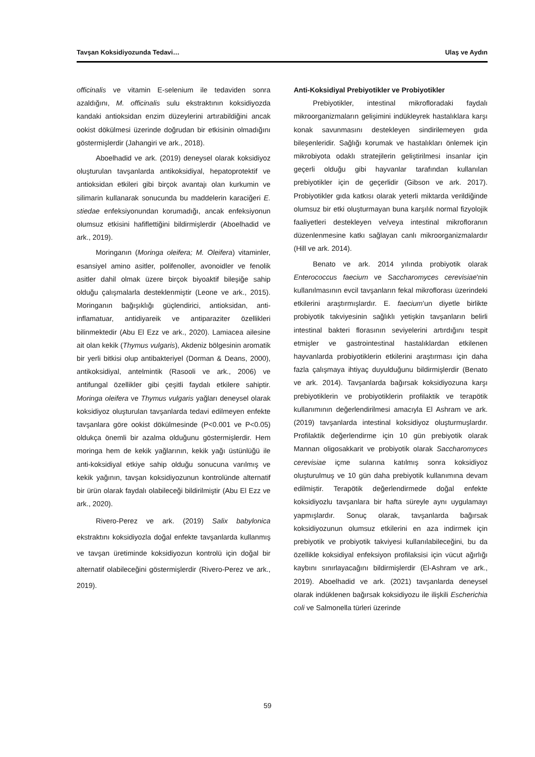Tavşan Koksidiyozunda Tedavi… Ulaş ve Aydın
officinalis ve vitamin E-selenium ile tedaviden sonra azaldığını, M. officinalis sulu ekstraktının koksidiyozda kandaki antioksidan enzim düzeylerini artırabildiğini ancak ookist dökülmesi üzerinde doğrudan bir etkisinin olmadığını göstermişlerdir (Jahangiri ve ark., 2018).
Aboelhadid ve ark. (2019) deneysel olarak koksidiyoz oluşturulan tavşanlarda antikoksidiyal, hepatoprotektif ve antioksidan etkileri gibi birçok avantajı olan kurkumin ve silimarin kullanarak sonucunda bu maddelerin karaciğeri E. stiedae enfeksiyonundan korumadığı, ancak enfeksiyonun olumsuz etkisini hafiflettiğini bildirmişlerdir (Aboelhadid ve ark., 2019).
Moringanın (Moringa oleifera; M. Oleifera) vitaminler, esansiyel amino asitler, polifenoller, avonoidler ve fenolik asitler dahil olmak üzere birçok biyoaktif bileşiğe sahip olduğu çalışmalarla desteklenmiştir (Leone ve ark., 2015). Moringanın bağışıklığı güçlendirici, antioksidan, anti-inflamatuar, antidiyareik ve antiparaziter özellikleri bilinmektedir (Abu El Ezz ve ark., 2020). Lamiacea ailesine ait olan kekik (Thymus vulgaris), Akdeniz bölgesinin aromatik bir yerli bitkisi olup antibakteriyel (Dorman & Deans, 2000), antikoksidiyal, antelmintik (Rasooli ve ark., 2006) ve antifungal özellikler gibi çeşitli faydalı etkilere sahiptir. Moringa oleifera ve Thymus vulgaris yağları deneysel olarak koksidiyoz oluşturulan tavşanlarda tedavi edilmeyen enfekte tavşanlara göre ookist dökülmesinde (P<0.001 ve P<0.05) oldukça önemli bir azalma olduğunu göstermişlerdir. Hem moringa hem de kekik yağlarının, kekik yağı üstünlüğü ile anti-koksidiyal etkiye sahip olduğu sonucuna varılmış ve kekik yağının, tavşan koksidiyozunun kontrolünde alternatif bir ürün olarak faydalı olabileceği bildirilmiştir (Abu El Ezz ve ark., 2020).
Rivero-Perez ve ark. (2019) Salix babylonica ekstraktını koksidiyozla doğal enfekte tavşanlarda kullanmış ve tavşan üretiminde koksidiyozun kontrolü için doğal bir alternatif olabileceğini göstermişlerdir (Rivero-Perez ve ark., 2019).
Anti-Koksidiyal Prebiyotikler ve Probiyotikler
Prebiyotikler, intestinal mikrofloradaki faydalı mikroorganizmaların gelişimini indükleyrek hastalıklara karşı konak savunmasını destekleyen sindirilemeyen gıda bileşenleridir. Sağlığı korumak ve hastalıkları önlemek için mikrobiyota odaklı stratejilerin geliştirilmesi insanlar için geçerli olduğu gibi hayvanlar tarafından kullanılan prebiyotikler için de geçerlidir (Gibson ve ark. 2017). Probiyotikler gıda katkısı olarak yeterli miktarda verildiğinde olumsuz bir etki oluşturmayan buna karşılık normal fizyolojik faaliyetleri destekleyen ve/veya intestinal mikrofloranın düzenlenmesine katkı sağlayan canlı mikroorganizmalardır (Hill ve ark. 2014).
Benato ve ark. 2014 yılında probiyotik olarak Enterococcus faecium ve Saccharomyces cerevisiae'nin kullanılmasının evcil tavşanların fekal mikroflorası üzerindeki etkilerini araştırmışlardır. E. faecium’un diyetle birlikte probiyotik takviyesinin sağlıklı yetişkin tavşanların belirli intestinal bakteri florasının seviyelerini artırdığını tespit etmişler ve gastrointestinal hastalıklardan etkilenen hayvanlarda probiyotiklerin etkilerini araştırması için daha fazla çalışmaya ihtiyaç duyulduğunu bildirmişlerdir (Benato ve ark. 2014). Tavşanlarda bağırsak koksidiyozuna karşı prebiyotiklerin ve probiyotiklerin profilaktik ve terapötik kullanımının değerlendirilmesi amacıyla El Ashram ve ark. (2019) tavşanlarda intestinal koksidiyoz oluşturmuşlardır. Profilaktik değerlendirme için 10 gün prebiyotik olarak Mannan oligosakkarit ve probiyotik olarak Saccharomyces cerevisiae içme sularına katılmış sonra koksidiyoz oluşturulmuş ve 10 gün daha prebiyotik kullanımına devam edilmiştir. Terapötik değerlendirmede doğal enfekte koksidiyozlu tavşanlara bir hafta süreyle aynı uygulamayı yapmışlardır. Sonuç olarak, tavşanlarda bağırsak koksidiyozunun olumsuz etkilerini en aza indirmek için prebiyotik ve probiyotik takviyesi kullanılabileceğini, bu da özellikle koksidiyal enfeksiyon profilaksisi için vücut ağırlığı kaybını sınırlayacağını bildirmişlerdir (El-Ashram ve ark., 2019). Aboelhadid ve ark. (2021) tavşanlarda deneysel olarak indüklenen bağırsak koksidiyozu ile ilişkili Escherichia coli ve Salmonella türleri üzerinde
59